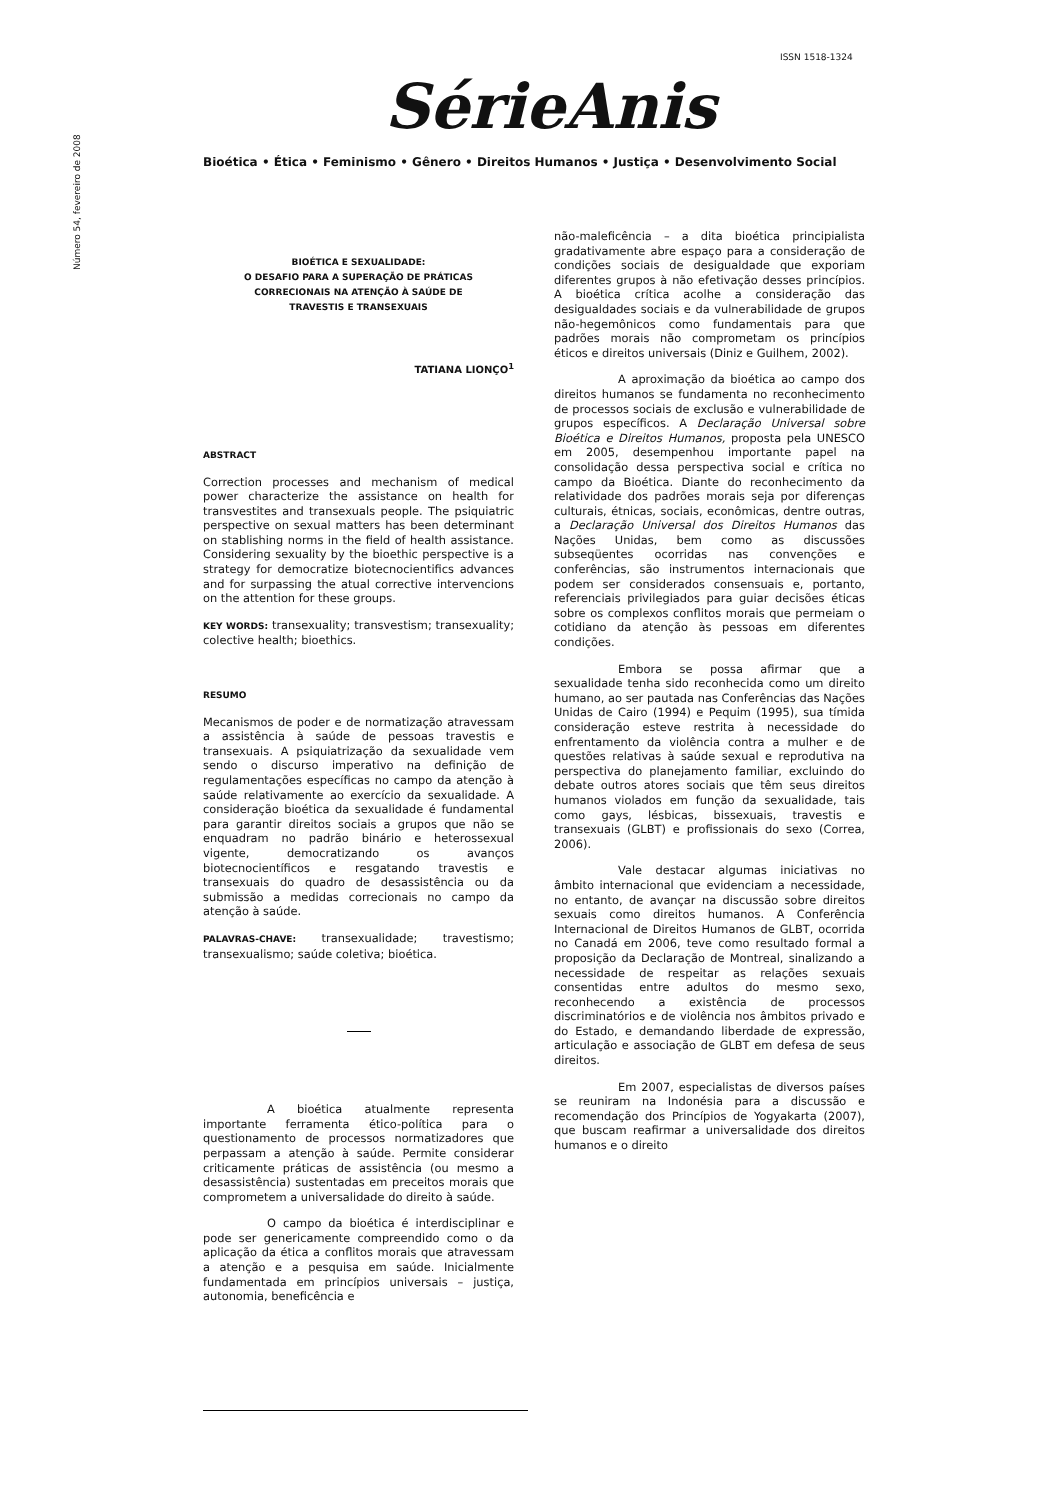ISSN 1518-1324
Número 54, fevereiro de 2008
SérieAnis
Bioética • Ética • Feminismo • Gênero • Direitos Humanos • Justiça • Desenvolvimento Social
BIOÉTICA E SEXUALIDADE:
O DESAFIO PARA A SUPERAÇÃO DE PRÁTICAS
CORRECIONAIS NA ATENÇÃO À SAÚDE DE
TRAVESTIS E TRANSEXUAIS
TATIANA LIONÇO<sup>1</sup>
ABSTRACT
Correction processes and mechanism of medical power characterize the assistance on health for transvestites and transexuals people. The psiquiatric perspective on sexual matters has been determinant on stablishing norms in the field of health assistance. Considering sexuality by the bioethic perspective is a strategy for democratize biotecnocientifics advances and for surpassing the atual corrective intervencions on the attention for these groups.
KEY WORDS: transexuality; transvestism; transexuality; colective health; bioethics.
RESUMO
Mecanismos de poder e de normatização atravessam a assistência à saúde de pessoas travestis e transexuais. A psiquiatrização da sexualidade vem sendo o discurso imperativo na definição de regulamentações específicas no campo da atenção à saúde relativamente ao exercício da sexualidade. A consideração bioética da sexualidade é fundamental para garantir direitos sociais a grupos que não se enquadram no padrão binário e heterossexual vigente, democratizando os avanços biotecnocientíficos e resgatando travestis e transexuais do quadro de desassistência ou da submissão a medidas correcionais no campo da atenção à saúde.
PALAVRAS-CHAVE: transexualidade; travestismo; transexualismo; saúde coletiva; bioética.
A bioética atualmente representa importante ferramenta ético-política para o questionamento de processos normatizadores que perpassam a atenção à saúde. Permite considerar criticamente práticas de assistência (ou mesmo a desassistência) sustentadas em preceitos morais que comprometem a universalidade do direito à saúde.
O campo da bioética é interdisciplinar e pode ser genericamente compreendido como o da aplicação da ética a conflitos morais que atravessam a atenção e a pesquisa em saúde. Inicialmente fundamentada em princípios universais – justiça, autonomia, beneficência e
não-maleficência – a dita bioética principialista gradativamente abre espaço para a consideração de condições sociais de desigualdade que exporiam diferentes grupos à não efetivação desses princípios. A bioética crítica acolhe a consideração das desigualdades sociais e da vulnerabilidade de grupos não-hegemônicos como fundamentais para que padrões morais não comprometam os princípios éticos e direitos universais (Diniz e Guilhem, 2002).
A aproximação da bioética ao campo dos direitos humanos se fundamenta no reconhecimento de processos sociais de exclusão e vulnerabilidade de grupos específicos. A Declaração Universal sobre Bioética e Direitos Humanos, proposta pela UNESCO em 2005, desempenhou importante papel na consolidação dessa perspectiva social e crítica no campo da Bioética. Diante do reconhecimento da relatividade dos padrões morais seja por diferenças culturais, étnicas, sociais, econômicas, dentre outras, a Declaração Universal dos Direitos Humanos das Nações Unidas, bem como as discussões subseqüentes ocorridas nas convenções e conferências, são instrumentos internacionais que podem ser considerados consensuais e, portanto, referenciais privilegiados para guiar decisões éticas sobre os complexos conflitos morais que permeiam o cotidiano da atenção às pessoas em diferentes condições.
Embora se possa afirmar que a sexualidade tenha sido reconhecida como um direito humano, ao ser pautada nas Conferências das Nações Unidas de Cairo (1994) e Pequim (1995), sua tímida consideração esteve restrita à necessidade do enfrentamento da violência contra a mulher e de questões relativas à saúde sexual e reprodutiva na perspectiva do planejamento familiar, excluindo do debate outros atores sociais que têm seus direitos humanos violados em função da sexualidade, tais como gays, lésbicas, bissexuais, travestis e transexuais (GLBT) e profissionais do sexo (Correa, 2006).
Vale destacar algumas iniciativas no âmbito internacional que evidenciam a necessidade, no entanto, de avançar na discussão sobre direitos sexuais como direitos humanos. A Conferência Internacional de Direitos Humanos de GLBT, ocorrida no Canadá em 2006, teve como resultado formal a proposição da Declaração de Montreal, sinalizando a necessidade de respeitar as relações sexuais consentidas entre adultos do mesmo sexo, reconhecendo a existência de processos discriminatórios e de violência nos âmbitos privado e do Estado, e demandando liberdade de expressão, articulação e associação de GLBT em defesa de seus direitos.
Em 2007, especialistas de diversos países se reuniram na Indonésia para a discussão e recomendação dos Princípios de Yogyakarta (2007), que buscam reafirmar a universalidade dos direitos humanos e o direito